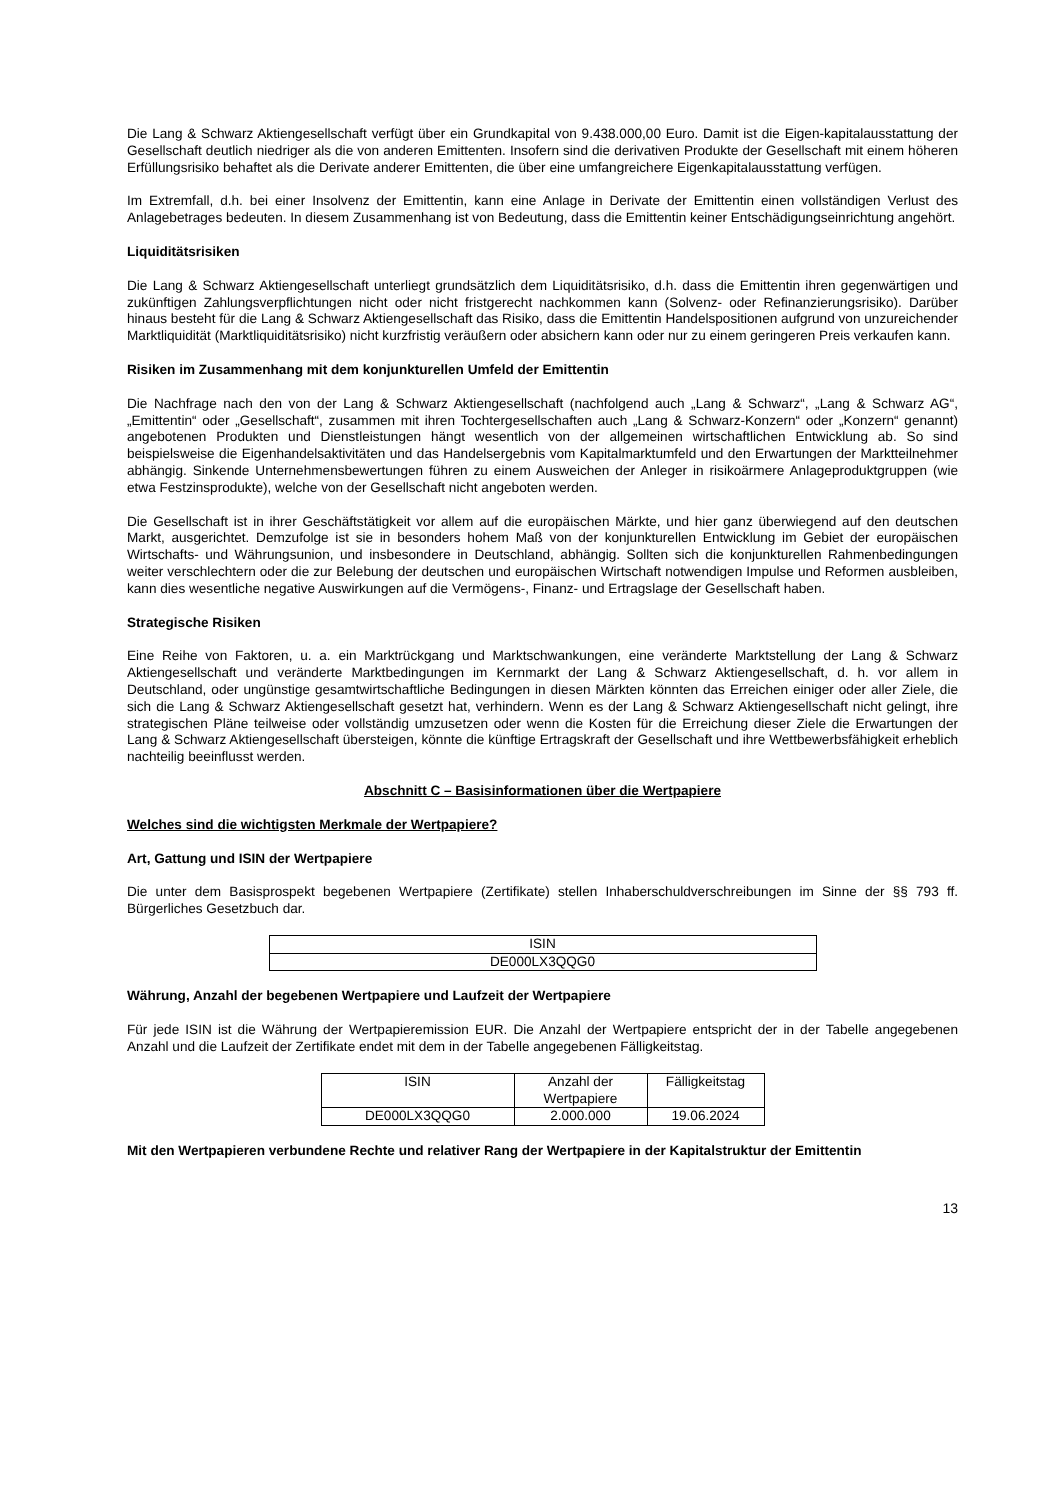Die Lang & Schwarz Aktiengesellschaft verfügt über ein Grundkapital von 9.438.000,00 Euro. Damit ist die Eigen-kapitalausstattung der Gesellschaft deutlich niedriger als die von anderen Emittenten. Insofern sind die derivativen Produkte der Gesellschaft mit einem höheren Erfüllungsrisiko behaftet als die Derivate anderer Emittenten, die über eine umfangreichere Eigenkapitalausstattung verfügen.
Im Extremfall, d.h. bei einer Insolvenz der Emittentin, kann eine Anlage in Derivate der Emittentin einen vollständigen Verlust des Anlagebetrages bedeuten. In diesem Zusammenhang ist von Bedeutung, dass die Emittentin keiner Entschädigungseinrichtung angehört.
Liquiditätsrisiken
Die Lang & Schwarz Aktiengesellschaft unterliegt grundsätzlich dem Liquiditätsrisiko, d.h. dass die Emittentin ihren gegenwärtigen und zukünftigen Zahlungsverpflichtungen nicht oder nicht fristgerecht nachkommen kann (Solvenz- oder Refinanzierungsrisiko). Darüber hinaus besteht für die Lang & Schwarz Aktiengesellschaft das Risiko, dass die Emittentin Handelspositionen aufgrund von unzureichender Marktliquidität (Marktliquiditätsrisiko) nicht kurzfristig veräußern oder absichern kann oder nur zu einem geringeren Preis verkaufen kann.
Risiken im Zusammenhang mit dem konjunkturellen Umfeld der Emittentin
Die Nachfrage nach den von der Lang & Schwarz Aktiengesellschaft (nachfolgend auch „Lang & Schwarz“, „Lang & Schwarz AG“, „Emittentin“ oder „Gesellschaft“, zusammen mit ihren Tochtergesellschaften auch „Lang & Schwarz-Konzern“ oder „Konzern“ genannt) angebotenen Produkten und Dienstleistungen hängt wesentlich von der allgemeinen wirtschaftlichen Entwicklung ab. So sind beispielsweise die Eigenhandelsaktivitäten und das Handelsergebnis vom Kapitalmarktumfeld und den Erwartungen der Marktteilnehmer abhängig. Sinkende Unternehmensbewertungen führen zu einem Ausweichen der Anleger in risikoärmere Anlageproduktgruppen (wie etwa Festzinsprodukte), welche von der Gesellschaft nicht angeboten werden.
Die Gesellschaft ist in ihrer Geschäftstätigkeit vor allem auf die europäischen Märkte, und hier ganz überwiegend auf den deutschen Markt, ausgerichtet. Demzufolge ist sie in besonders hohem Maß von der konjunkturellen Entwicklung im Gebiet der europäischen Wirtschafts- und Währungsunion, und insbesondere in Deutschland, abhängig. Sollten sich die konjunkturellen Rahmenbedingungen weiter verschlechtern oder die zur Belebung der deutschen und europäischen Wirtschaft notwendigen Impulse und Reformen ausbleiben, kann dies wesentliche negative Auswirkungen auf die Vermögens-, Finanz- und Ertragslage der Gesellschaft haben.
Strategische Risiken
Eine Reihe von Faktoren, u. a. ein Marktrückgang und Marktschwankungen, eine veränderte Marktstellung der Lang & Schwarz Aktiengesellschaft und veränderte Marktbedingungen im Kernmarkt der Lang & Schwarz Aktiengesellschaft, d. h. vor allem in Deutschland, oder ungünstige gesamtwirtschaftliche Bedingungen in diesen Märkten könnten das Erreichen einiger oder aller Ziele, die sich die Lang & Schwarz Aktiengesellschaft gesetzt hat, verhindern. Wenn es der Lang & Schwarz Aktiengesellschaft nicht gelingt, ihre strategischen Pläne teilweise oder vollständig umzusetzen oder wenn die Kosten für die Erreichung dieser Ziele die Erwartungen der Lang & Schwarz Aktiengesellschaft übersteigen, könnte die künftige Ertragskraft der Gesellschaft und ihre Wettbewerbsfähigkeit erheblich nachteilig beeinflusst werden.
Abschnitt C – Basisinformationen über die Wertpapiere
Welches sind die wichtigsten Merkmale der Wertpapiere?
Art, Gattung und ISIN der Wertpapiere
Die unter dem Basisprospekt begebenen Wertpapiere (Zertifikate) stellen Inhaberschuldverschreibungen im Sinne der §§ 793 ff. Bürgerliches Gesetzbuch dar.
| ISIN |
| DE000LX3QQG0 |
Währung, Anzahl der begebenen Wertpapiere und Laufzeit der Wertpapiere
Für jede ISIN ist die Währung der Wertpapieremission EUR. Die Anzahl der Wertpapiere entspricht der in der Tabelle angegebenen Anzahl und die Laufzeit der Zertifikate endet mit dem in der Tabelle angegebenen Fälligkeitstag.
| ISIN | Anzahl der Wertpapiere | Fälligkeitstag |
| DE000LX3QQG0 | 2.000.000 | 19.06.2024 |
Mit den Wertpapieren verbundene Rechte und relativer Rang der Wertpapiere in der Kapitalstruktur der Emittentin
13